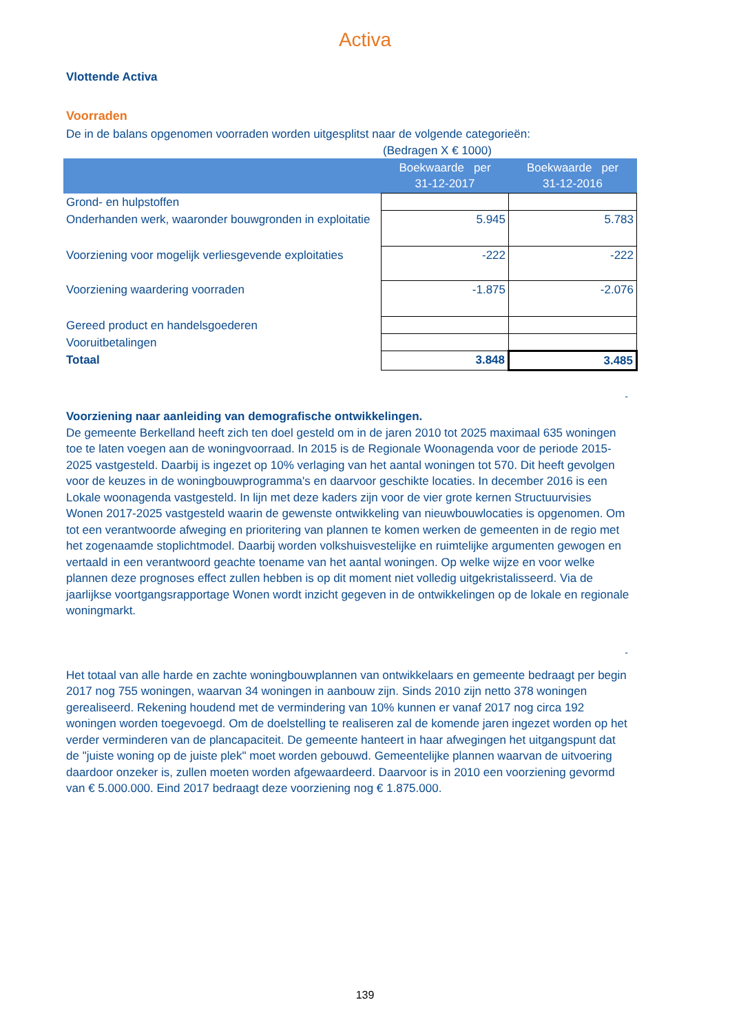Activa
Vlottende Activa
Voorraden
De in de balans opgenomen voorraden worden uitgesplitst naar de volgende categorieën:
(Bedragen X € 1000)
| | Boekwaarde per 31-12-2017 | Boekwaarde per 31-12-2016 |
| --- | --- | --- |
| Grond- en hulpstoffen | | |
| Onderhanden werk, waaronder bouwgronden in exploitatie | 5.945 | 5.783 |
| Voorziening voor mogelijk verliesgevende exploitaties | -222 | -222 |
| Voorziening waardering voorraden | -1.875 | -2.076 |
| Gereed product en handelsgoederen | | |
| Vooruitbetalingen | | |
| Totaal | 3.848 | 3.485 |
-
Voorziening naar aanleiding van demografische ontwikkelingen.
De gemeente Berkelland heeft zich ten doel gesteld om in de jaren 2010 tot 2025 maximaal 635 woningen toe te laten voegen aan de woningvoorraad. In 2015 is de Regionale Woonagenda voor de periode 2015-2025 vastgesteld. Daarbij is ingezet op 10% verlaging van het aantal woningen tot 570. Dit heeft gevolgen voor de keuzes in de woningbouwprogramma's en daarvoor geschikte locaties. In december 2016 is een Lokale woonagenda vastgesteld. In lijn met deze kaders zijn voor de vier grote kernen Structuurvisies Wonen 2017-2025 vastgesteld waarin de gewenste ontwikkeling van nieuwbouwlocaties is opgenomen. Om tot een verantwoorde afweging en prioritering van plannen te komen werken de gemeenten in de regio met het zogenaamde stoplichtmodel. Daarbij worden volkshuisvestelijke en ruimtelijke argumenten gewogen en vertaald in een verantwoord geachte toename van het aantal woningen. Op welke wijze en voor welke plannen deze prognoses effect zullen hebben is op dit moment niet volledig uitgekristalisseerd. Via de jaarlijkse voortgangsrapportage Wonen wordt inzicht gegeven in de ontwikkelingen op de lokale en regionale woningmarkt.
-
Het totaal van alle harde en zachte woningbouwplannen van ontwikkelaars en gemeente bedraagt per begin 2017 nog 755 woningen, waarvan 34 woningen in aanbouw zijn. Sinds 2010 zijn netto 378 woningen gerealiseerd. Rekening houdend met de vermindering van 10% kunnen er vanaf 2017 nog circa 192 woningen worden toegevoegd. Om de doelstelling te realiseren zal de komende jaren ingezet worden op het verder verminderen van de plancapaciteit. De gemeente hanteert in haar afwegingen het uitgangspunt dat de "juiste woning op de juiste plek" moet worden gebouwd. Gemeentelijke plannen waarvan de uitvoering daardoor onzeker is, zullen moeten worden afgewaardeerd. Daarvoor is in 2010 een voorziening gevormd van € 5.000.000. Eind 2017 bedraagt deze voorziening nog € 1.875.000.
139